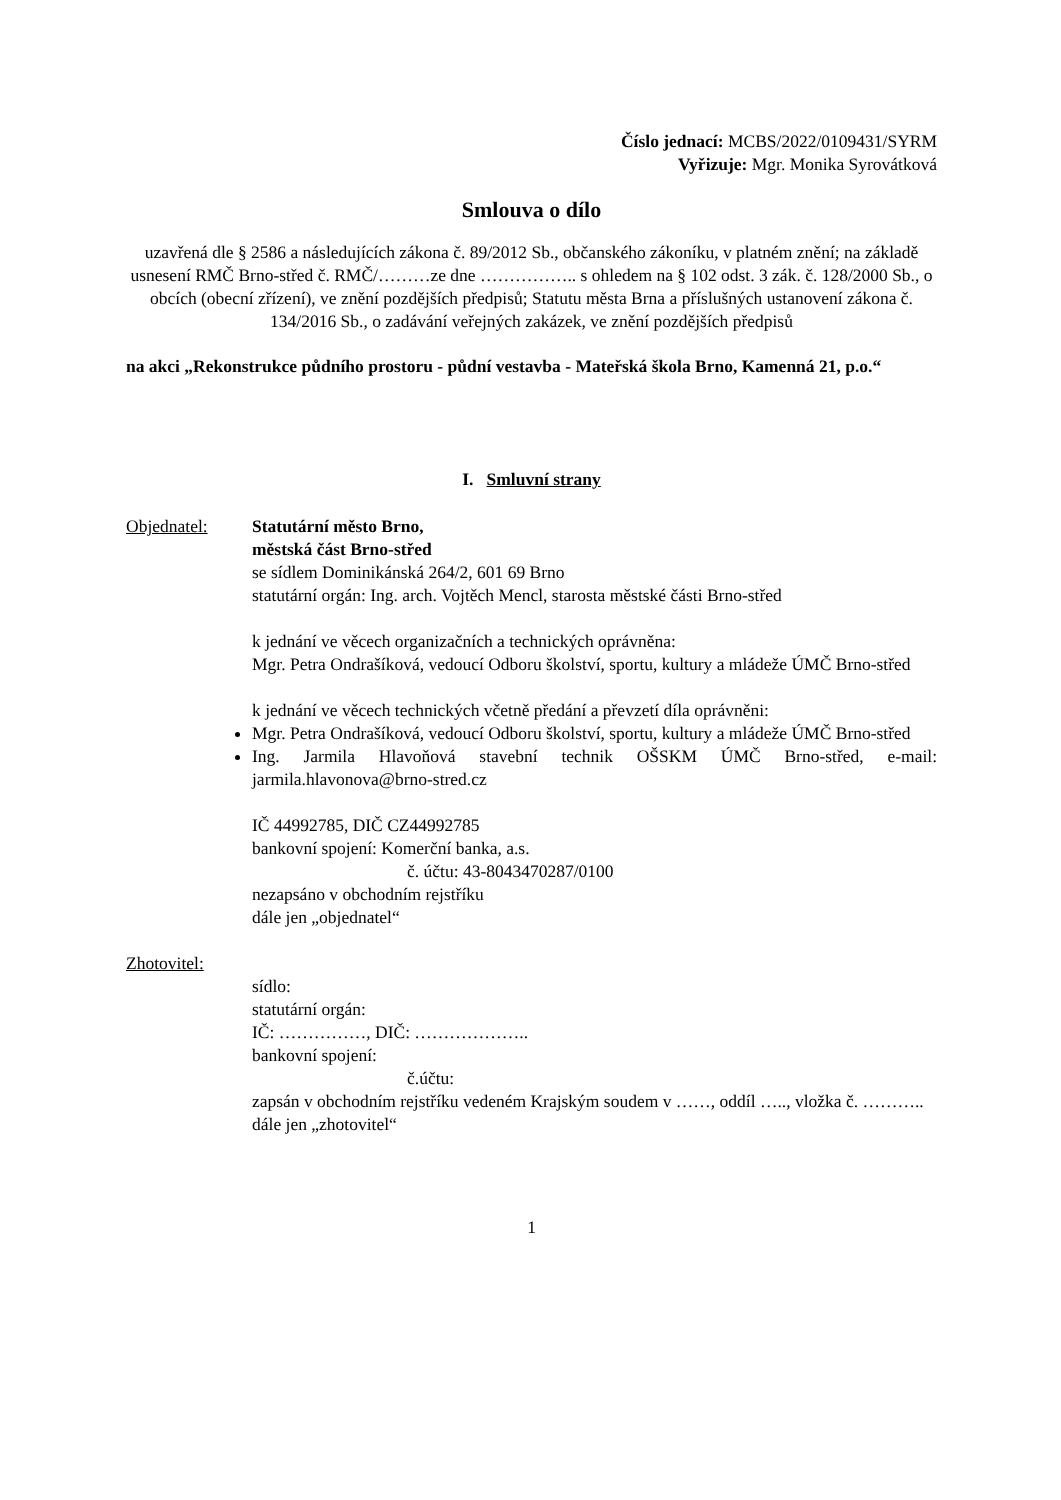Číslo jednací: MCBS/2022/0109431/SYRM
Vyřizuje: Mgr. Monika Syrovátková
Smlouva o dílo
uzavřená dle § 2586 a následujících zákona č. 89/2012 Sb., občanského zákoníku, v platném znění; na základě usnesení RMČ Brno-střed č. RMČ/………ze dne …………….. s ohledem na § 102 odst. 3 zák. č. 128/2000 Sb., o obcích (obecní zřízení), ve znění pozdějších předpisů; Statutu města Brna a příslušných ustanovení zákona č. 134/2016 Sb., o zadávání veřejných zakázek, ve znění pozdějších předpisů
na akci „Rekonstrukce půdního prostoru - půdní vestavba - Mateřská škola Brno, Kamenná 21, p.o.“
I. Smluvní strany
Objednatel: Statutární město Brno,
městská část Brno-střed
se sídlem Dominikánská 264/2, 601 69 Brno
statutární orgán: Ing. arch. Vojtěch Mencl, starosta městské části Brno-střed
k jednání ve věcech organizačních a technických oprávněna:
Mgr. Petra Ondrašíková, vedoucí Odboru školství, sportu, kultury a mládeže ÚMČ Brno-střed
k jednání ve věcech technických včetně předání a převzetí díla oprávněni:
Mgr. Petra Ondrašíková, vedoucí Odboru školství, sportu, kultury a mládeže ÚMČ Brno-střed
Ing. Jarmila Hlavoňová stavební technik OŠSKM ÚMČ Brno-střed, e-mail: jarmila.hlavonova@brno-stred.cz
IČ 44992785, DIČ CZ44992785
bankovní spojení: Komerční banka, a.s.
č. účtu: 43-8043470287/0100
nezapsáno v obchodním rejstříku
dále jen „objednatel“
Zhotovitel:
sídlo:
statutární orgán:
IČ: ……………, DIČ: ………………..
bankovní spojení:
č.účtu:
zapsán v obchodním rejstříku vedeném Krajským soudem v ……, oddíl ….., vložka č. ………..
dále jen „zhotovitel“
1